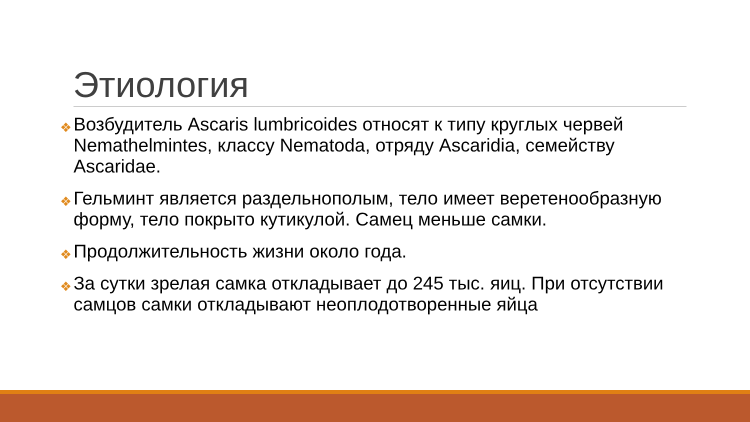Этиология
❖ Возбудитель Ascaris lumbricoides относят к типу круглых червей Nemathelmintes, классу Nematoda, отряду Ascaridia, семейству Ascaridae.
❖ Гельминт является раздельнополым, тело имеет веретенообразную форму, тело покрыто кутикулой. Самец меньше самки.
❖ Продолжительность жизни около года.
❖ За сутки зрелая самка откладывает до 245 тыс. яиц. При отсутствии самцов самки откладывают неоплодотворенные яйца